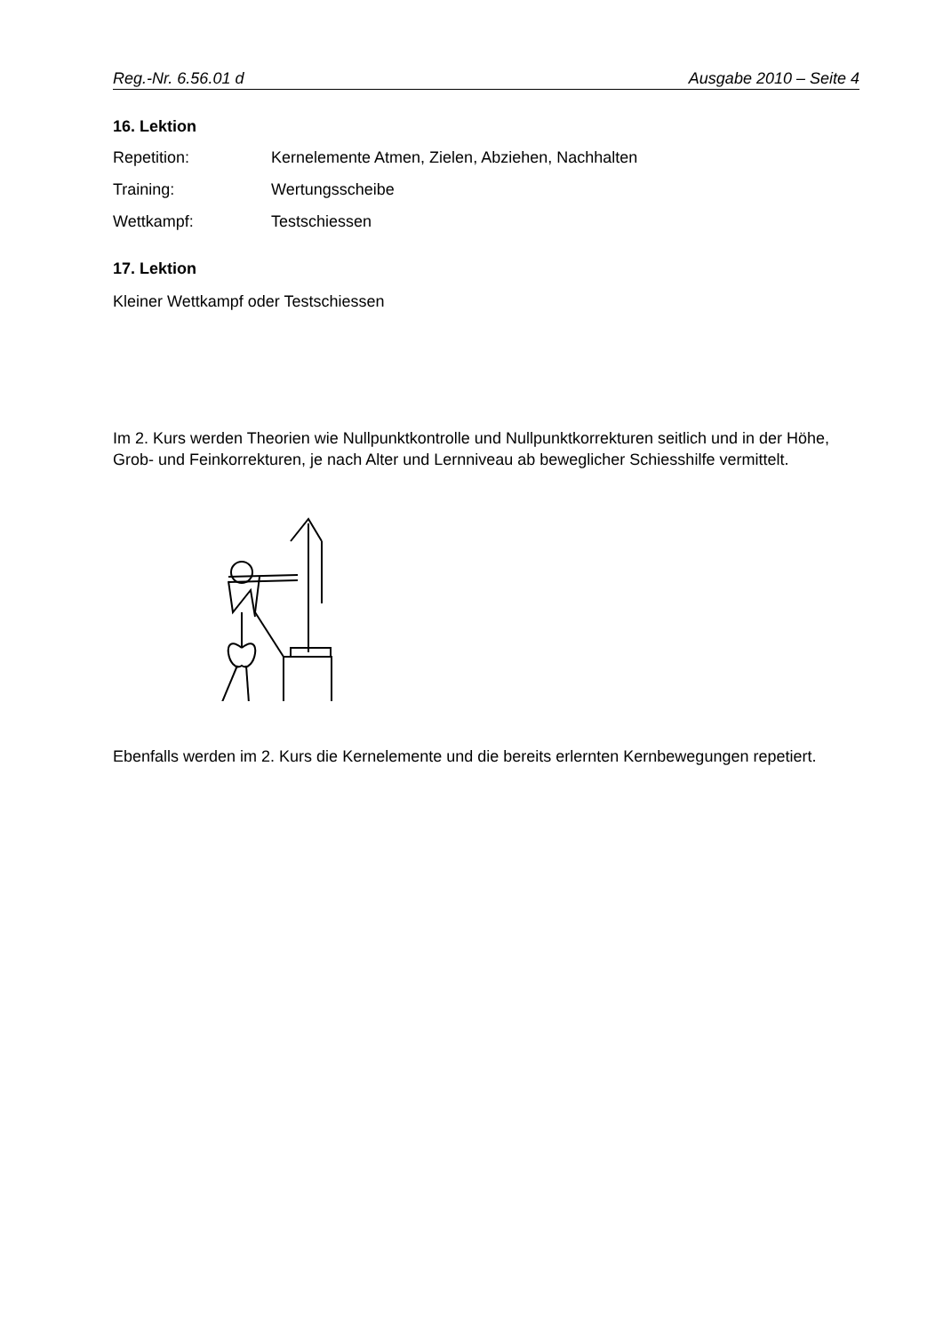Reg.-Nr. 6.56.01 d Ausgabe 2010 – Seite 4
16. Lektion
Repetition: Kernelemente Atmen, Zielen, Abziehen, Nachhalten
Training: Wertungsscheibe
Wettkampf: Testschiessen
17. Lektion
Kleiner Wettkampf oder Testschiessen
Im 2. Kurs werden Theorien wie Nullpunktkontrolle und Nullpunktkorrekturen seitlich und in der Höhe, Grob- und Feinkorrekturen, je nach Alter und Lernniveau ab beweglicher Schiesshilfe vermittelt.
Ebenfalls werden im 2. Kurs die Kernelemente und die bereits erlernten Kernbewegungen repetiert.